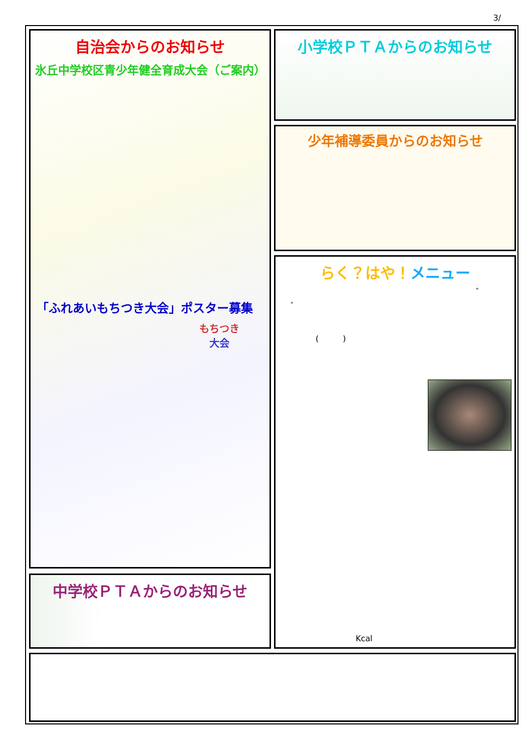3/
自治会からのお知らせ
氷丘中学校区青少年健全育成大会（ご案内）
「ふれあいもちつき大会」ポスター募集
もちつき
大会
中学校ＰＴＡからのお知らせ
小学校ＰＴＡからのお知らせ
少年補導委員からのお知らせ
らく？はや！メニュー
"
"
(　　　)
Kcal